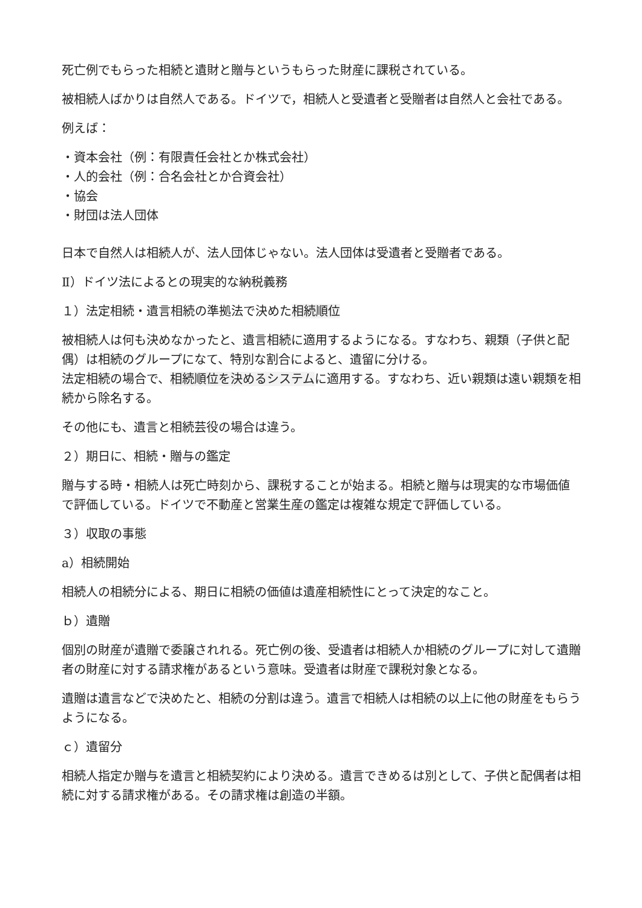死亡例でもらった相続と遺財と贈与というもらった財産に課税されている。
被相続人ばかりは自然人である。ドイツで，相続人と受遺者と受贈者は自然人と会社である。
例えば：
・資本会社（例：有限責任会社とか株式会社）
・人的会社（例：合名会社とか合資会社）
・協会
・財団は法人団体
日本で自然人は相続人が、法人団体じゃない。法人団体は受遺者と受贈者である。
Ⅱ）ドイツ法によるとの現実的な納税義務
１）法定相続・遺言相続の準拠法で決めた相続順位
被相続人は何も決めなかったと、遺言相続に適用するようになる。すなわち、親類（子供と配偶）は相続のグループになて、特別な割合によると、遺留に分ける。
法定相続の場合で、相続順位を決めるシステムに適用する。すなわち、近い親類は遠い親類を相続から除名する。
その他にも、遺言と相続芸役の場合は違う。
２）期日に、相続・贈与の鑑定
贈与する時・相続人は死亡時刻から、課税することが始まる。相続と贈与は現実的な市場価値で評価している。ドイツで不動産と営業生産の鑑定は複雑な規定で評価している。
３）収取の事態
a）相続開始
相続人の相続分による、期日に相続の価値は遺産相続性にとって決定的なこと。
ｂ）遺贈
個別の財産が遺贈で委譲されれる。死亡例の後、受遺者は相続人か相続のグループに対して遺贈者の財産に対する請求権があるという意味。受遺者は財産で課税対象となる。
遺贈は遺言などで決めたと、相続の分割は違う。遺言で相続人は相続の以上に他の財産をもらうようになる。
ｃ）遺留分
相続人指定か贈与を遺言と相続契約により決める。遺言できめるは別として、子供と配偶者は相続に対する請求権がある。その請求権は創造の半額。